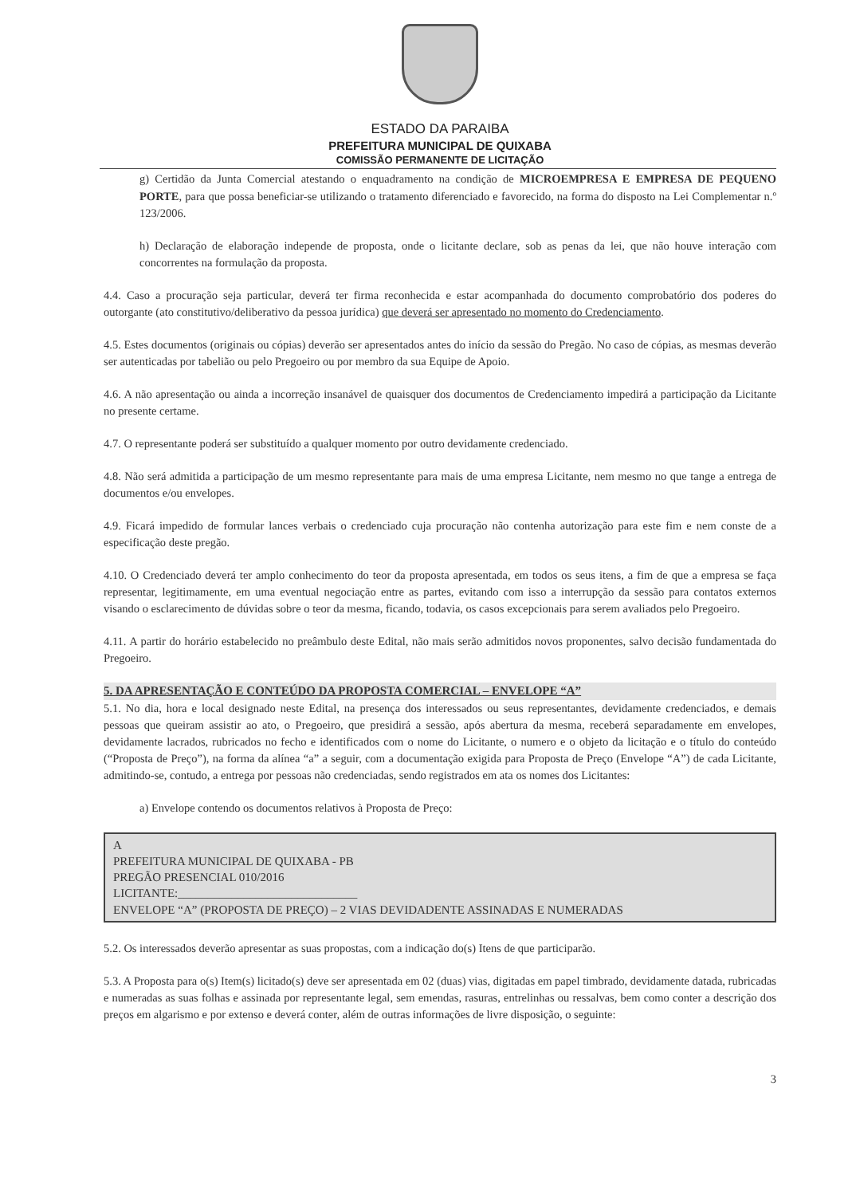ESTADO DA PARAIBA
PREFEITURA MUNICIPAL DE QUIXABA
COMISSÃO PERMANENTE DE LICITAÇÃO
g) Certidão da Junta Comercial atestando o enquadramento na condição de MICROEMPRESA E EMPRESA DE PEQUENO PORTE, para que possa beneficiar-se utilizando o tratamento diferenciado e favorecido, na forma do disposto na Lei Complementar n.º 123/2006.
h) Declaração de elaboração independe de proposta, onde o licitante declare, sob as penas da lei, que não houve interação com concorrentes na formulação da proposta.
4.4. Caso a procuração seja particular, deverá ter firma reconhecida e estar acompanhada do documento comprobatório dos poderes do outorgante (ato constitutivo/deliberativo da pessoa jurídica) que deverá ser apresentado no momento do Credenciamento.
4.5. Estes documentos (originais ou cópias) deverão ser apresentados antes do início da sessão do Pregão. No caso de cópias, as mesmas deverão ser autenticadas por tabelião ou pelo Pregoeiro ou por membro da sua Equipe de Apoio.
4.6. A não apresentação ou ainda a incorreção insanável de quaisquer dos documentos de Credenciamento impedirá a participação da Licitante no presente certame.
4.7. O representante poderá ser substituído a qualquer momento por outro devidamente credenciado.
4.8. Não será admitida a participação de um mesmo representante para mais de uma empresa Licitante, nem mesmo no que tange a entrega de documentos e/ou envelopes.
4.9. Ficará impedido de formular lances verbais o credenciado cuja procuração não contenha autorização para este fim e nem conste de a especificação deste pregão.
4.10. O Credenciado deverá ter amplo conhecimento do teor da proposta apresentada, em todos os seus itens, a fim de que a empresa se faça representar, legitimamente, em uma eventual negociação entre as partes, evitando com isso a interrupção da sessão para contatos externos visando o esclarecimento de dúvidas sobre o teor da mesma, ficando, todavia, os casos excepcionais para serem avaliados pelo Pregoeiro.
4.11. A partir do horário estabelecido no preâmbulo deste Edital, não mais serão admitidos novos proponentes, salvo decisão fundamentada do Pregoeiro.
5. DA APRESENTAÇÃO E CONTEÚDO DA PROPOSTA COMERCIAL – ENVELOPE “A”
5.1. No dia, hora e local designado neste Edital, na presença dos interessados ou seus representantes, devidamente credenciados, e demais pessoas que queiram assistir ao ato, o Pregoeiro, que presidirá a sessão, após abertura da mesma, receberá separadamente em envelopes, devidamente lacrados, rubricados no fecho e identificados com o nome do Licitante, o numero e o objeto da licitação e o título do conteúdo (“Proposta de Preço”), na forma da alínea “a” a seguir, com a documentação exigida para Proposta de Preço (Envelope “A”) de cada Licitante, admitindo-se, contudo, a entrega por pessoas não credenciadas, sendo registrados em ata os nomes dos Licitantes:
a) Envelope contendo os documentos relativos à Proposta de Preço:
A
PREFEITURA MUNICIPAL DE QUIXABA - PB
PREGÃO PRESENCIAL 010/2016
LICITANTE:______________________________
ENVELOPE “A” (PROPOSTA DE PREÇO) – 2 VIAS DEVIDADENTE ASSINADAS E NUMERADAS
5.2. Os interessados deverão apresentar as suas propostas, com a indicação do(s) Itens de que participarão.
5.3. A Proposta para o(s) Item(s) licitado(s) deve ser apresentada em 02 (duas) vias, digitadas em papel timbrado, devidamente datada, rubricadas e numeradas as suas folhas e assinada por representante legal, sem emendas, rasuras, entrelinhas ou ressalvas, bem como conter a descrição dos preços em algarismo e por extenso e deverá conter, além de outras informações de livre disposição, o seguinte:
3